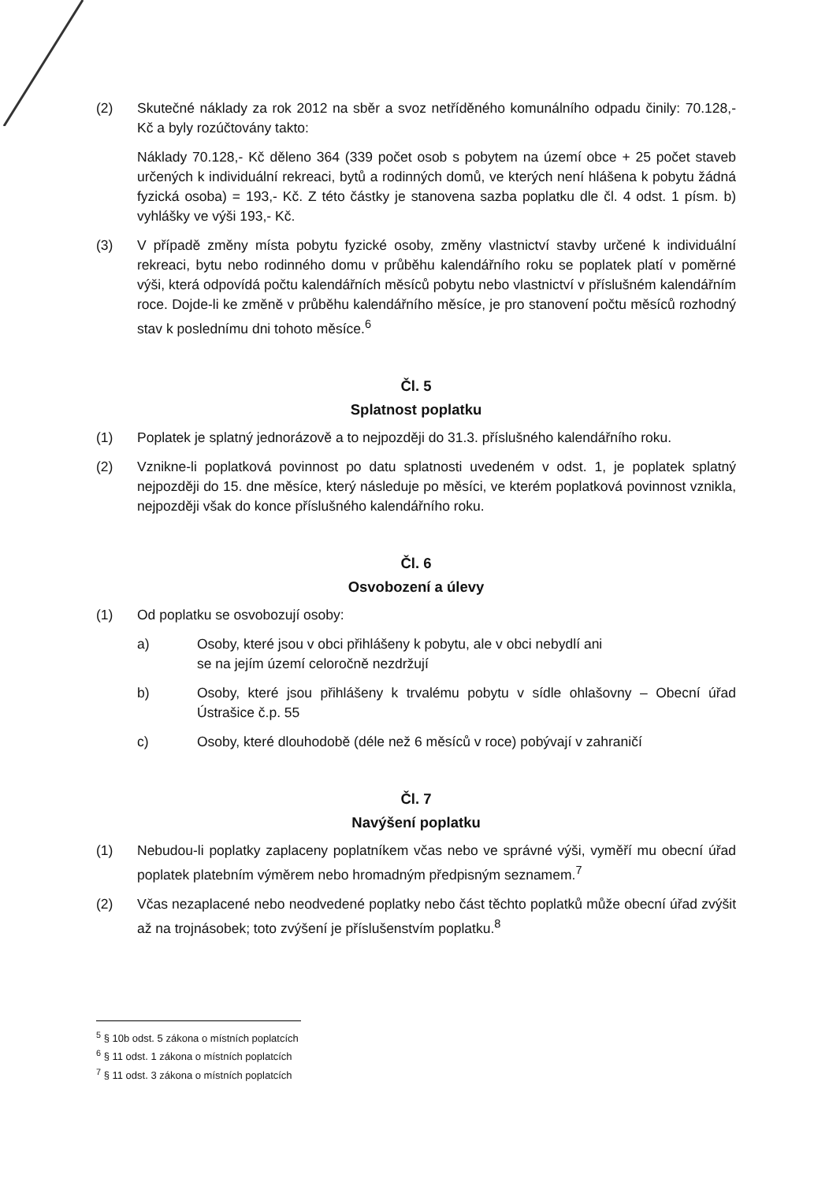(2) Skutečné náklady za rok 2012 na sběr a svoz netříděného komunálního odpadu činily: 70.128,- Kč a byly rozúčtovány takto:
Náklady 70.128,- Kč děleno 364 (339 počet osob s pobytem na území obce + 25 počet staveb určených k individuální rekreaci, bytů a rodinných domů, ve kterých není hlášena k pobytu žádná fyzická osoba) = 193,- Kč. Z této částky je stanovena sazba poplatku dle čl. 4 odst. 1 písm. b) vyhlášky ve výši 193,- Kč.
(3) V případě změny místa pobytu fyzické osoby, změny vlastnictví stavby určené k individuální rekreaci, bytu nebo rodinného domu v průběhu kalendářního roku se poplatek platí v poměrné výši, která odpovídá počtu kalendářních měsíců pobytu nebo vlastnictví v příslušném kalendářním roce. Dojde-li ke změně v průběhu kalendářního měsíce, je pro stanovení počtu měsíců rozhodný stav k poslednímu dni tohoto měsíce.<sup>6</sup>
Čl. 5
Splatnost poplatku
(1) Poplatek je splatný jednorázově a to nejpozději do 31.3. příslušného kalendářního roku.
(2) Vznikne-li poplatková povinnost po datu splatnosti uvedeném v odst. 1, je poplatek splatný nejpozději do 15. dne měsíce, který následuje po měsíci, ve kterém poplatková povinnost vznikla, nejpozději však do konce příslušného kalendářního roku.
Čl. 6
Osvobození a úlevy
(1) Od poplatku se osvobozují osoby:
a) Osoby, které jsou v obci přihlášeny k pobytu, ale v obci nebydlí ani
se na jejím území celoročně nezdržují
b) Osoby, které jsou přihlášeny k trvalému pobytu v sídle ohlašovny – Obecní úřad Ústrašice č.p. 55
c) Osoby, které dlouhodobě (déle než 6 měsíců v roce) pobývají v zahraničí
Čl. 7
Navýšení poplatku
(1) Nebudou-li poplatky zaplaceny poplatníkem včas nebo ve správné výši, vyměří mu obecní úřad poplatek platebním výměrem nebo hromadným předpisným seznamem.<sup>7</sup>
(2) Včas nezaplacené nebo neodvedené poplatky nebo část těchto poplatků může obecní úřad zvýšit až na trojnásobek; toto zvýšení je příslušenstvím poplatku.<sup>8</sup>
<sup>5</sup> § 10b odst. 5 zákona o místních poplatcích
<sup>6</sup> § 11 odst. 1 zákona o místních poplatcích
<sup>7</sup> § 11 odst. 3 zákona o místních poplatcích